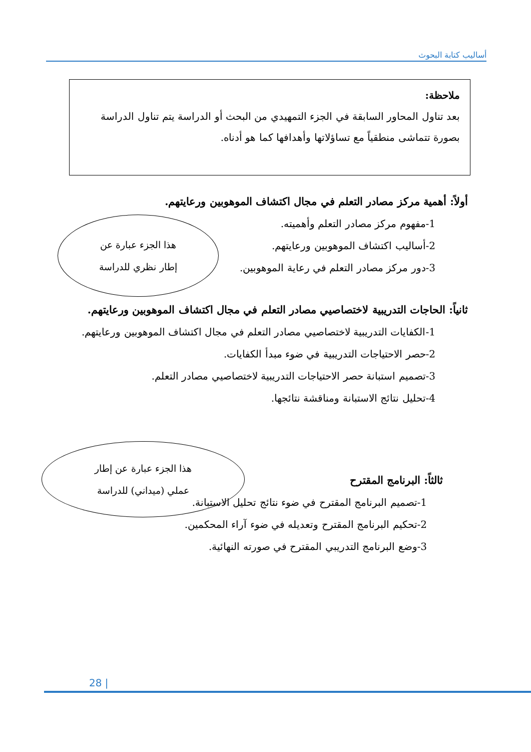أساليب كتابة البحوث
ملاحظة:
بعد تناول المحاور السابقة في الجزء التمهيدي من البحث أو الدراسة يتم تناول الدراسة بصورة تتماشى منطقياً مع تساؤلاتها وأهدافها كما هو أدناه.
أولاً: أهمية مركز مصادر التعلم في مجال اكتشاف الموهوبين ورعايتهم.
1-مفهوم مركز مصادر التعلم وأهميته.
2-أساليب اكتشاف الموهوبين ورعايتهم.
3-دور مركز مصادر التعلم في رعاية الموهوبين.
ثانياً: الحاجات التدريبية لاختصاصيي مصادر التعلم في مجال اكتشاف الموهوبين ورعايتهم.
1-الكفايات التدريبية لاختصاصيي مصادر التعلم في مجال اكتشاف الموهوبين ورعايتهم.
2-حصر الاحتياجات التدريبية في ضوء مبدأ الكفايات.
3-تصميم استبانة حصر الاحتياجات التدريبية لاختصاصيي مصادر التعلم.
4-تحليل نتائج الاستبانة ومناقشة نتائجها.
ثالثاً: البرنامج المقترح
1-تصميم البرنامج المقترح في ضوء نتائج تحليل الاستبانة.
2-تحكيم البرنامج المقترح وتعديله في ضوء آراء المحكمين.
3-وضع البرنامج التدريبي المقترح في صورته النهائية.
هذا الجزء عبارة عن
إطار نظري للدراسة
هذا الجزء عبارة عن إطار
عملي (ميداني) للدراسة
28 |